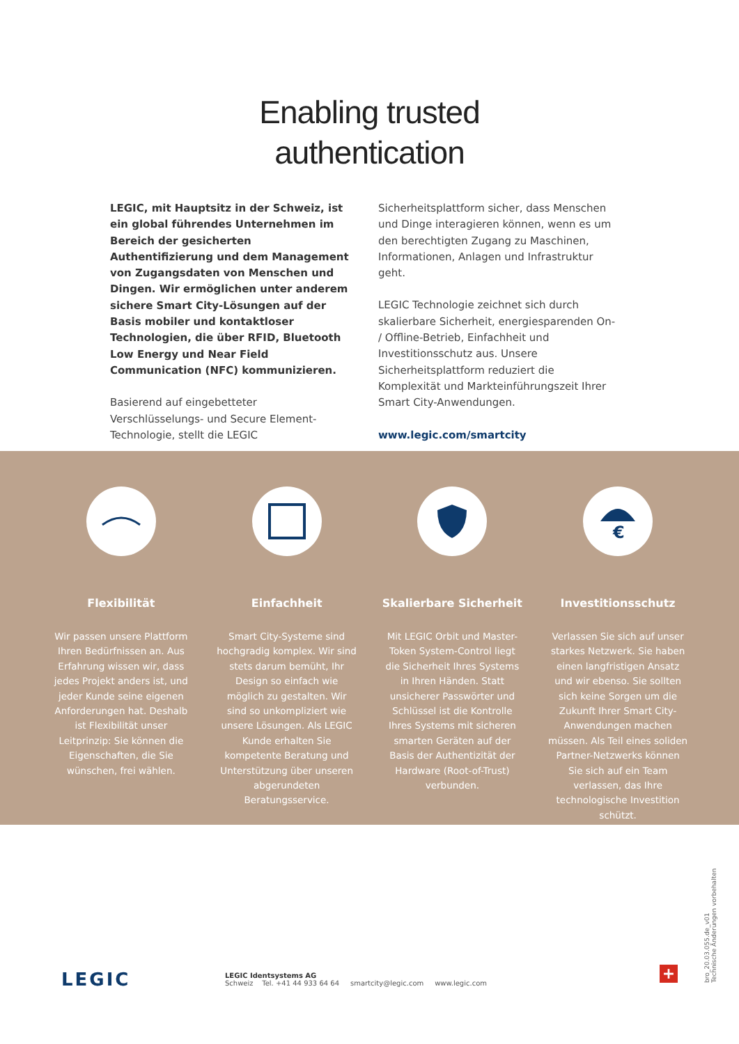Enabling trusted
authentication
LEGIC, mit Hauptsitz in der Schweiz, ist ein global führendes Unternehmen im Bereich der gesicherten Authentifizierung und dem Management von Zugangsdaten von Menschen und Dingen. Wir ermöglichen unter anderem sichere Smart City-Lösungen auf der Basis mobiler und kontaktloser Technologien, die über RFID, Bluetooth Low Energy und Near Field Communication (NFC) kommunizieren.
Basierend auf eingebetteter Verschlüsselungs- und Secure Element-Technologie, stellt die LEGIC
Sicherheitsplattform sicher, dass Menschen und Dinge interagieren können, wenn es um den berechtigten Zugang zu Maschinen, Informationen, Anlagen und Infrastruktur geht.
LEGIC Technologie zeichnet sich durch skalierbare Sicherheit, energiesparenden On- / Offline-Betrieb, Einfachheit und Investitionsschutz aus. Unsere Sicherheitsplattform reduziert die Komplexität und Markteinführungszeit Ihrer Smart City-Anwendungen.
www.legic.com/smartcity
Flexibilität
Wir passen unsere Plattform Ihren Bedürfnissen an. Aus Erfahrung wissen wir, dass jedes Projekt anders ist, und jeder Kunde seine eigenen Anforderungen hat. Deshalb ist Flexibilität unser Leitprinzip: Sie können die Eigenschaften, die Sie wünschen, frei wählen.
Einfachheit
Smart City-Systeme sind hochgradig komplex. Wir sind stets darum bemüht, Ihr Design so einfach wie möglich zu gestalten. Wir sind so unkompliziert wie unsere Lösungen. Als LEGIC Kunde erhalten Sie kompetente Beratung und Unterstützung über unseren abgerundeten Beratungsservice.
Skalierbare Sicherheit
Mit LEGIC Orbit und Master-Token System-Control liegt die Sicherheit Ihres Systems in Ihren Händen. Statt unsicherer Passwörter und Schlüssel ist die Kontrolle Ihres Systems mit sicheren smarten Geräten auf der Basis der Authentizität der Hardware (Root-of-Trust) verbunden.
€
Investitionsschutz
Verlassen Sie sich auf unser starkes Netzwerk. Sie haben einen langfristigen Ansatz und wir ebenso. Sie sollten sich keine Sorgen um die Zukunft Ihrer Smart City-Anwendungen machen müssen. Als Teil eines soliden Partner-Netzwerks können Sie sich auf ein Team verlassen, das Ihre technologische Investition schützt.
LEGIC
LEGIC Identsystems AG
Schweiz Tel. +41 44 933 64 64 smartcity@legic.com www.legic.com
+
bro_20.03.055.de_v01
Technische Änderungen vorbehalten